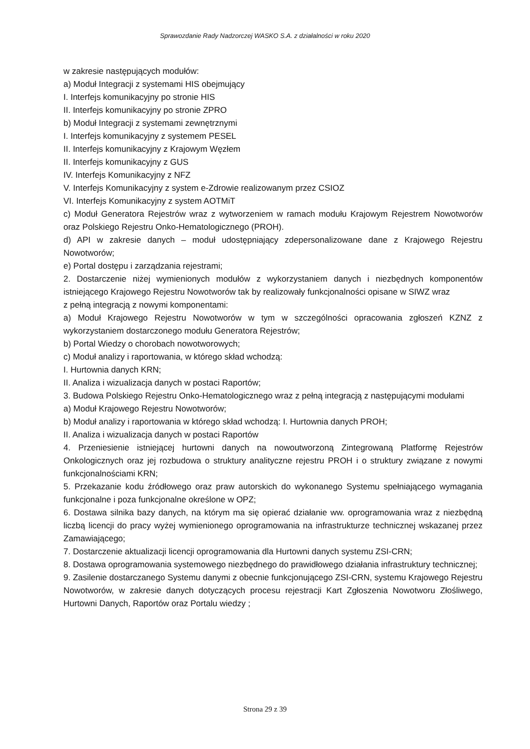Sprawozdanie Rady Nadzorczej WASKO S.A. z działalności w roku 2020
w zakresie następujących modułów:
a) Moduł Integracji z systemami HIS obejmujący
I. Interfejs komunikacyjny po stronie HIS
II. Interfejs komunikacyjny po stronie ZPRO
b) Moduł Integracji z systemami zewnętrznymi
I. Interfejs komunikacyjny z systemem PESEL
II. Interfejs komunikacyjny z Krajowym Węzłem
II. Interfejs komunikacyjny z GUS
IV. Interfejs Komunikacyjny z NFZ
V. Interfejs Komunikacyjny z system e-Zdrowie realizowanym przez CSIOZ
VI. Interfejs Komunikacyjny z system AOTMiT
c) Moduł Generatora Rejestrów wraz z wytworzeniem w ramach modułu Krajowym Rejestrem Nowotworów oraz Polskiego Rejestru Onko-Hematologicznego (PROH).
d) API w zakresie danych – moduł udostępniający zdepersonalizowane dane z Krajowego Rejestru Nowotworów;
e) Portal dostępu i zarządzania rejestrami;
2. Dostarczenie niżej wymienionych modułów z wykorzystaniem danych i niezbędnych komponentów istniejącego Krajowego Rejestru Nowotworów tak by realizowały funkcjonalności opisane w SIWZ wraz
z pełną integracją z nowymi komponentami:
a) Moduł Krajowego Rejestru Nowotworów w tym w szczególności opracowania zgłoszeń KZNZ z wykorzystaniem dostarczonego modułu Generatora Rejestrów;
b) Portal Wiedzy o chorobach nowotworowych;
c) Moduł analizy i raportowania, w którego skład wchodzą:
I. Hurtownia danych KRN;
II. Analiza i wizualizacja danych w postaci Raportów;
3. Budowa Polskiego Rejestru Onko-Hematologicznego wraz z pełną integracją z następującymi modułami
a) Moduł Krajowego Rejestru Nowotworów;
b) Moduł analizy i raportowania w którego skład wchodzą: I. Hurtownia danych PROH;
II. Analiza i wizualizacja danych w postaci Raportów
4. Przeniesienie istniejącej hurtowni danych na nowoutworzoną Zintegrowaną Platformę Rejestrów Onkologicznych oraz jej rozbudowa o struktury analityczne rejestru PROH i o struktury związane z nowymi funkcjonalnościami KRN;
5. Przekazanie kodu źródłowego oraz praw autorskich do wykonanego Systemu spełniającego wymagania funkcjonalne i poza funkcjonalne określone w OPZ;
6. Dostawa silnika bazy danych, na którym ma się opierać działanie ww. oprogramowania wraz z niezbędną liczbą licencji do pracy wyżej wymienionego oprogramowania na infrastrukturze technicznej wskazanej przez Zamawiającego;
7. Dostarczenie aktualizacji licencji oprogramowania dla Hurtowni danych systemu ZSI-CRN;
8. Dostawa oprogramowania systemowego niezbędnego do prawidłowego działania infrastruktury technicznej;
9. Zasilenie dostarczanego Systemu danymi z obecnie funkcjonującego ZSI-CRN, systemu Krajowego Rejestru Nowotworów, w zakresie danych dotyczących procesu rejestracji Kart Zgłoszenia Nowotworu Złośliwego, Hurtowni Danych, Raportów oraz Portalu wiedzy ;
Strona 29 z 39